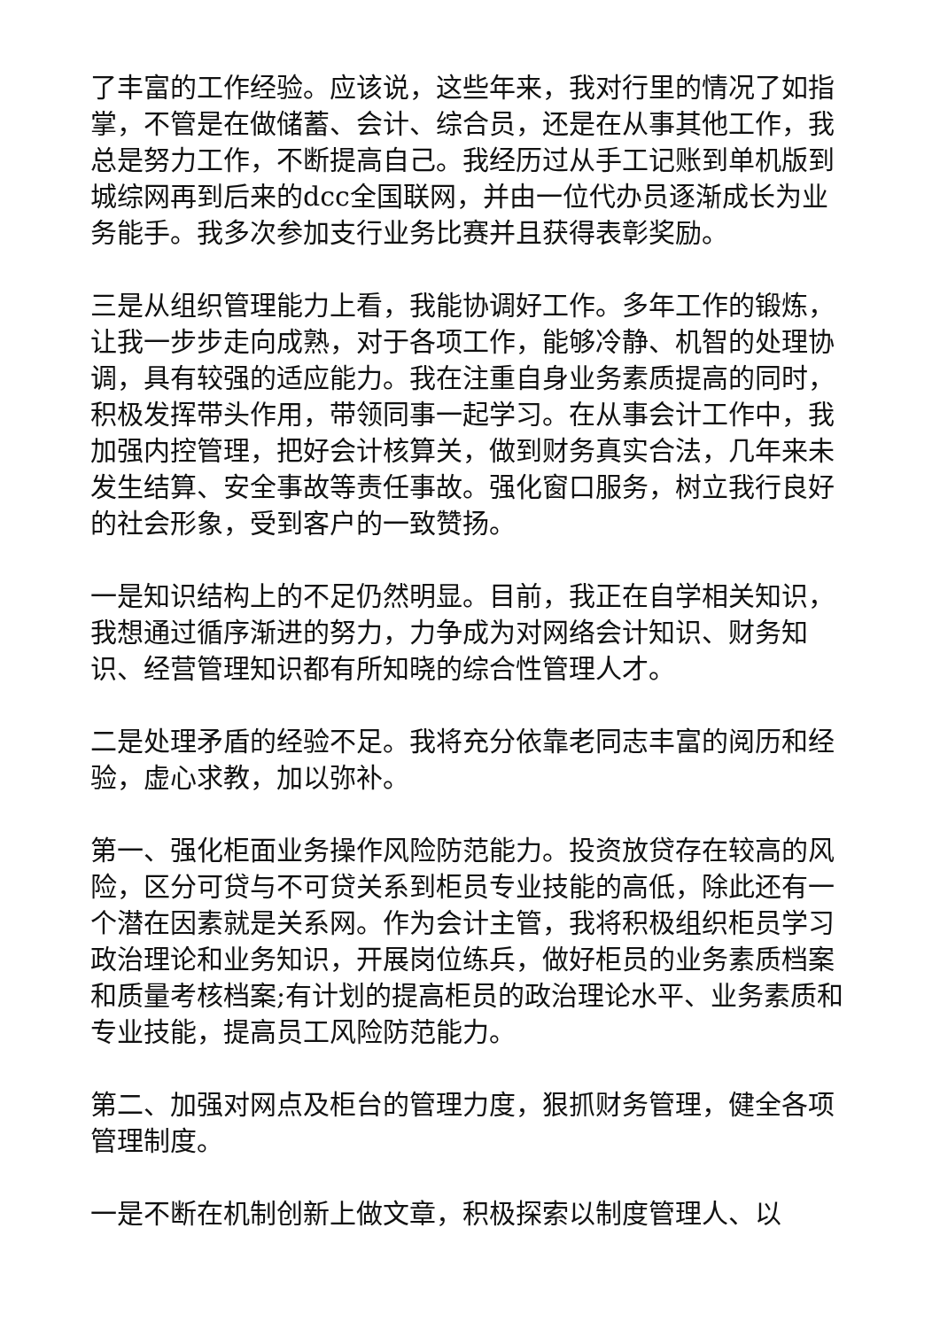了丰富的工作经验。应该说，这些年来，我对行里的情况了如指掌，不管是在做储蓄、会计、综合员，还是在从事其他工作，我总是努力工作，不断提高自己。我经历过从手工记账到单机版到城综网再到后来的dcc全国联网，并由一位代办员逐渐成长为业务能手。我多次参加支行业务比赛并且获得表彰奖励。
三是从组织管理能力上看，我能协调好工作。多年工作的锻炼，让我一步步走向成熟，对于各项工作，能够冷静、机智的处理协调，具有较强的适应能力。我在注重自身业务素质提高的同时，积极发挥带头作用，带领同事一起学习。在从事会计工作中，我加强内控管理，把好会计核算关，做到财务真实合法，几年来未发生结算、安全事故等责任事故。强化窗口服务，树立我行良好的社会形象，受到客户的一致赞扬。
一是知识结构上的不足仍然明显。目前，我正在自学相关知识，我想通过循序渐进的努力，力争成为对网络会计知识、财务知识、经营管理知识都有所知晓的综合性管理人才。
二是处理矛盾的经验不足。我将充分依靠老同志丰富的阅历和经验，虚心求教，加以弥补。
第一、强化柜面业务操作风险防范能力。投资放贷存在较高的风险，区分可贷与不可贷关系到柜员专业技能的高低，除此还有一个潜在因素就是关系网。作为会计主管，我将积极组织柜员学习政治理论和业务知识，开展岗位练兵，做好柜员的业务素质档案和质量考核档案;有计划的提高柜员的政治理论水平、业务素质和专业技能，提高员工风险防范能力。
第二、加强对网点及柜台的管理力度，狠抓财务管理，健全各项管理制度。
一是不断在机制创新上做文章，积极探索以制度管理人、以